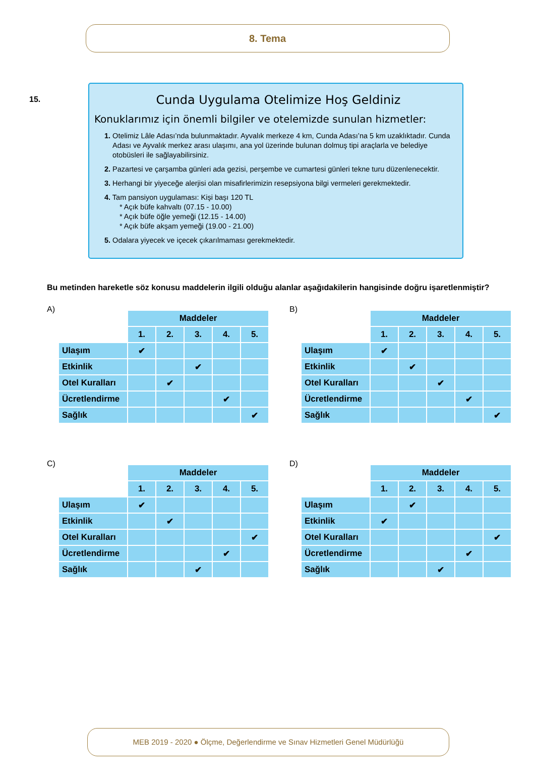8. Tema
15.
Cunda Uygulama Otelimize Hoş Geldiniz
Konuklarımız için önemli bilgiler ve otelemizde sunulan hizmetler:
1. Otelimiz Lâle Adası’nda bulunmaktadır. Ayvalık merkeze 4 km, Cunda Adası’na 5 km uzaklıktadır. Cunda Adası ve Ayvalık merkez arası ulaşımı, ana yol üzerinde bulunan dolmuş tipi araçlarla ve belediye otobüsleri ile sağlayabilirsiniz.
2. Pazartesi ve çarşamba günleri ada gezisi, perşembe ve cumartesi günleri tekne turu düzenlenecektir.
3. Herhangi bir yiyeceğe alerjisi olan misafirlerimizin resepsiyona bilgi vermeleri gerekmektedir.
4. Tam pansiyon uygulaması: Kişi başı 120 TL
* Açık büfe kahvaltı (07.15 - 10.00)
* Açık büfe öğle yemeği (12.15 - 14.00)
* Açık büfe akşam yemeği (19.00 - 21.00)
5. Odalara yiyecek ve içecek çıkarılmaması gerekmektedir.
Bu metinden hareketle söz konusu maddelerin ilgili olduğu alanlar aşağıdakilerin hangisinde doğru işaretlenmiştir?
A)
| | Maddeler | | | | |
| --- | --- | --- | --- | --- | --- |
| | 1. | 2. | 3. | 4. | 5. |
| Ulaşım | ✔ | | | | |
| Etkinlik | | | ✔ | | |
| Otel Kuralları | | ✔ | | | |
| Ücretlendirme | | | | ✔ | |
| Sağlık | | | | | ✔ |
B)
| | Maddeler | | | | |
| --- | --- | --- | --- | --- | --- |
| | 1. | 2. | 3. | 4. | 5. |
| Ulaşım | ✔ | | | | |
| Etkinlik | | ✔ | | | |
| Otel Kuralları | | | ✔ | | |
| Ücretlendirme | | | | ✔ | |
| Sağlık | | | | | ✔ |
C)
| | Maddeler | | | | |
| --- | --- | --- | --- | --- | --- |
| | 1. | 2. | 3. | 4. | 5. |
| Ulaşım | ✔ | | | | |
| Etkinlik | | ✔ | | | |
| Otel Kuralları | | | | | ✔ |
| Ücretlendirme | | | | ✔ | |
| Sağlık | | | ✔ | | |
D)
| | Maddeler | | | | |
| --- | --- | --- | --- | --- | --- |
| | 1. | 2. | 3. | 4. | 5. |
| Ulaşım | | ✔ | | | |
| Etkinlik | ✔ | | | | |
| Otel Kuralları | | | | | ✔ |
| Ücretlendirme | | | | ✔ | |
| Sağlık | | | ✔ | | |
MEB 2019 - 2020 ● Ölçme, Değerlendirme ve Sınav Hizmetleri Genel Müdürlüğü